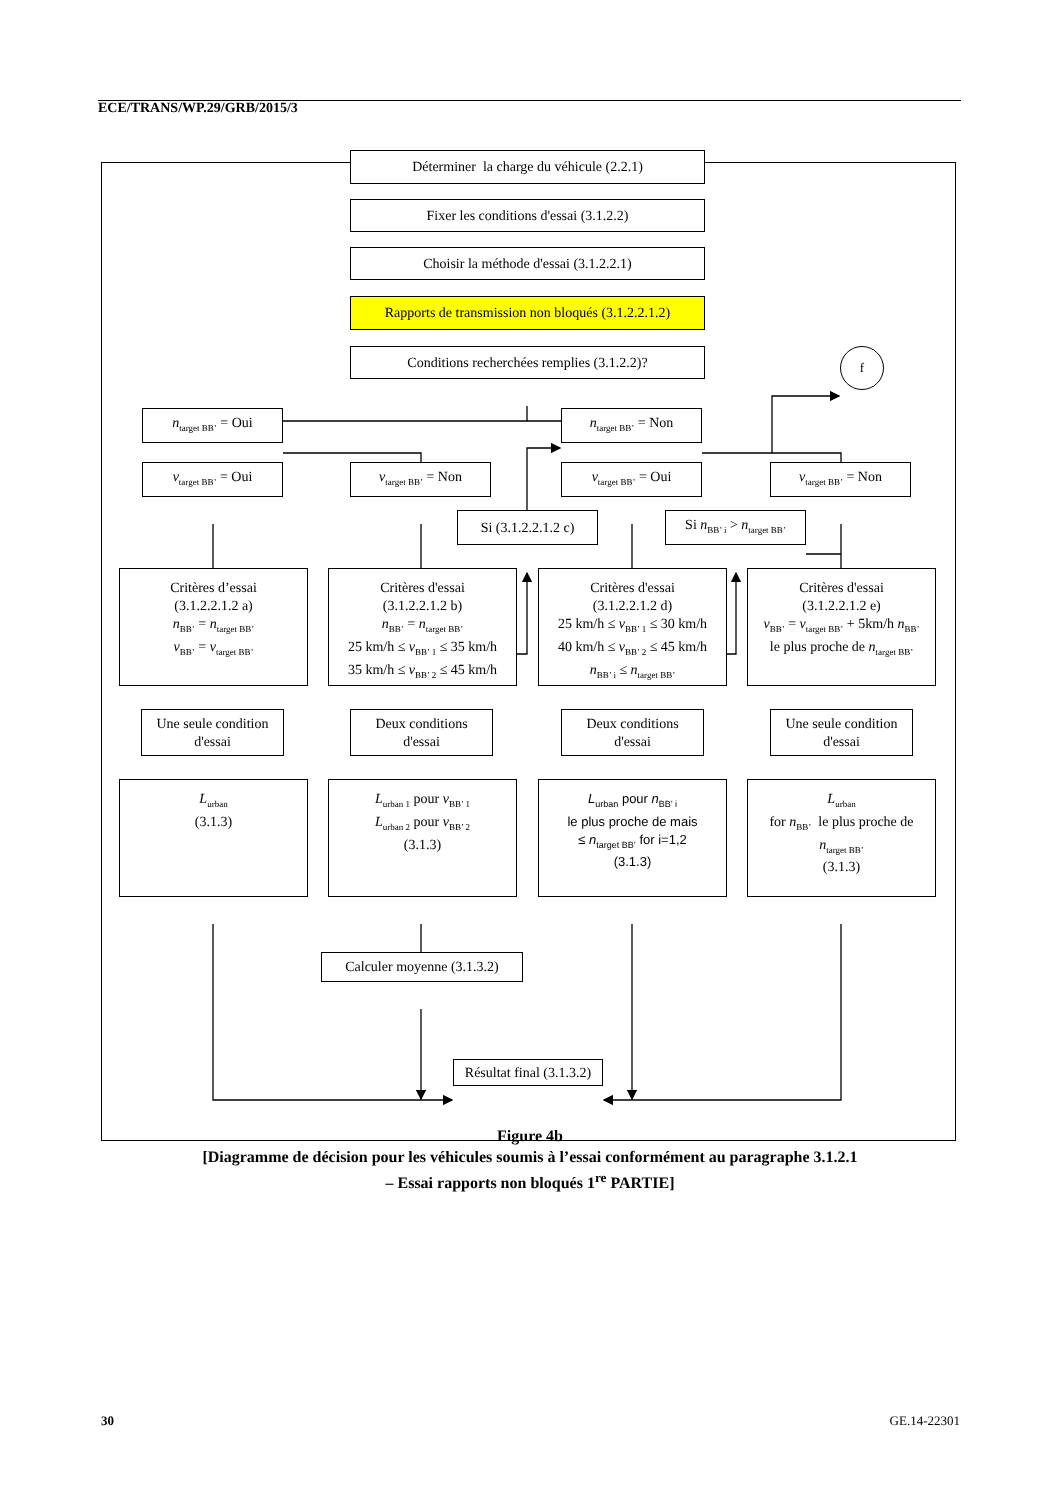ECE/TRANS/WP.29/GRB/2015/3
Déterminer la charge du véhicule (2.2.1)
Fixer les conditions d'essai (3.1.2.2)
Choisir la méthode d'essai (3.1.2.2.1)
Rapports de transmission non bloqués (3.1.2.2.1.2)
Conditions recherchées remplies (3.1.2.2)?
f
n<sub>target BB’</sub> = Oui
n<sub>target BB’</sub> = Non
v<sub>target BB’</sub> = Oui
v<sub>target BB’</sub> = Non
v<sub>target BB’</sub> = Oui
v<sub>target BB’</sub> = Non
Si (3.1.2.2.1.2 c)
Si n<sub>BB’ i</sub> > n<sub>target BB’</sub>
Critères d’essai
(3.1.2.2.1.2 a)
n<sub>BB’</sub> = n<sub>target BB’</sub>
v<sub>BB’</sub> = v<sub>target BB’</sub>
Critères d'essai
(3.1.2.2.1.2 b)
n<sub>BB’</sub> = n<sub>target BB’</sub>
25 km/h ≤ v<sub>BB’ 1</sub> ≤ 35 km/h
35 km/h ≤ v<sub>BB’ 2</sub> ≤ 45 km/h
Critères d'essai
(3.1.2.2.1.2 d)
25 km/h ≤ v<sub>BB’ 1</sub> ≤ 30 km/h
40 km/h ≤ v<sub>BB’ 2</sub> ≤ 45 km/h
n<sub>BB’ i</sub> ≤ n<sub>target BB’</sub>
Critères d'essai
(3.1.2.2.1.2 e)
v<sub>BB’</sub> = v<sub>target BB’</sub> + 5km/h n<sub>BB’</sub>
le plus proche de n<sub>target BB’</sub>
Une seule condition
d'essai
Deux conditions
d'essai
Deux conditions
d'essai
Une seule condition
d'essai
L<sub>urban</sub>
(3.1.3)
L<sub>urban 1</sub> pour v<sub>BB’ 1</sub>
L<sub>urban 2</sub> pour v<sub>BB’ 2</sub>
(3.1.3)
L<sub>urban</sub> pour n<sub>BB’ i</sub>
le plus proche de mais
≤ n<sub>target BB’</sub> for i=1,2
(3.1.3)
L<sub>urban</sub>
for n<sub>BB’</sub> le plus proche de
n<sub>target BB’</sub>
(3.1.3)
Calculer moyenne (3.1.3.2)
Résultat final (3.1.3.2)
Figure 4b
[Diagramme de décision pour les véhicules soumis à l’essai conformément au paragraphe 3.1.2.1
– Essai rapports non bloqués 1<sup>re</sup> PARTIE]
30 GE.14-22301